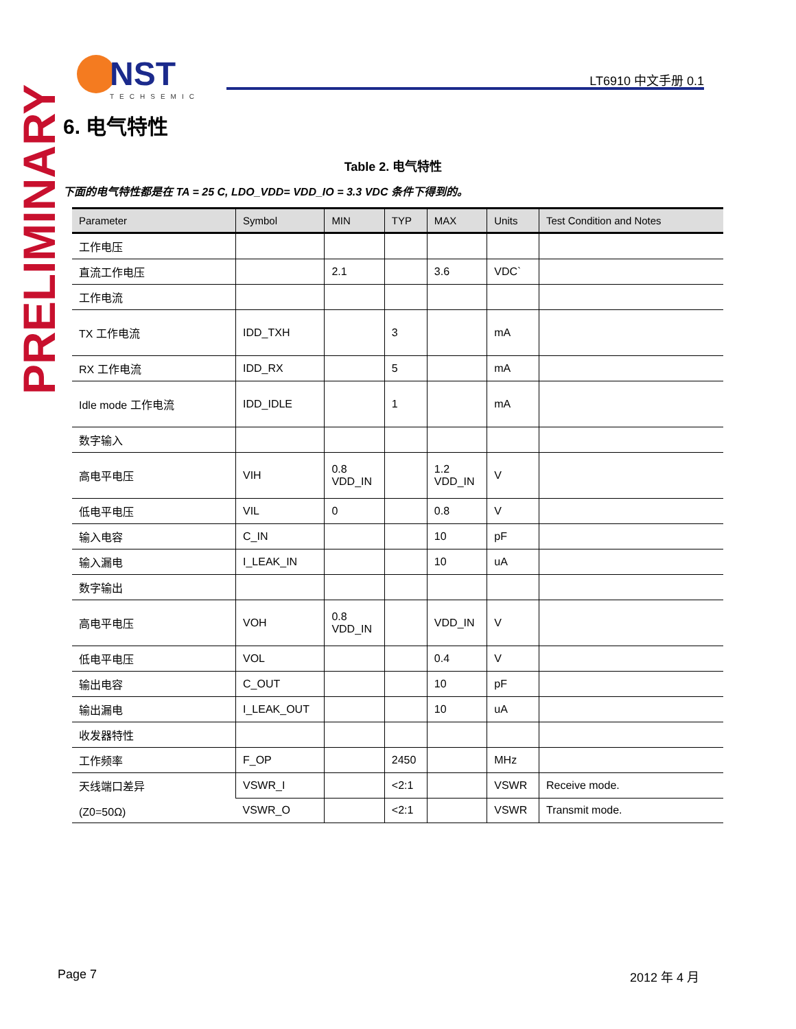NST
TECHSEMIC
LT6910 中文手册 0.1
PRELIMINARY
6. 电气特性
Table 2. 电气特性
下面的电气特性都是在 TA = 25 C, LDO_VDD= VDD_IO = 3.3 VDC 条件下得到的。
| Parameter | Symbol | MIN | TYP | MAX | Units | Test Condition and Notes |
| --- | --- | --- | --- | --- | --- | --- |
| 工作电压 | | | | | | |
| 直流工作电压 | | 2.1 | | 3.6 | VDC` | |
| 工作电流 | | | | | | |
| TX 工作电流 | IDD_TXH | | 3 | | mA | |
| RX 工作电流 | IDD_RX | | 5 | | mA | |
| Idle mode 工作电流 | IDD_IDLE | | 1 | | mA | |
| 数字输入 | | | | | | |
| 高电平电压 | VIH | 0.8 VDD_IN | | 1.2 VDD_IN | V | |
| 低电平电压 | VIL | 0 | | 0.8 | V | |
| 输入电容 | C_IN | | | 10 | pF | |
| 输入漏电 | I_LEAK_IN | | | 10 | uA | |
| 数字输出 | | | | | | |
| 高电平电压 | VOH | 0.8 VDD_IN | | VDD_IN | V | |
| 低电平电压 | VOL | | | 0.4 | V | |
| 输出电容 | C_OUT | | | 10 | pF | |
| 输出漏电 | I_LEAK_OUT | | | 10 | uA | |
| 收发器特性 | | | | | | |
| 工作频率 | F_OP | | 2450 | | MHz | |
| 天线端口差异 (Z0=50Ω) | VSWR_I | | <2:1 | | VSWR | Receive mode. |
| | VSWR_O | | <2:1 | | VSWR | Transmit mode. |
Page 7 2012 年 4 月